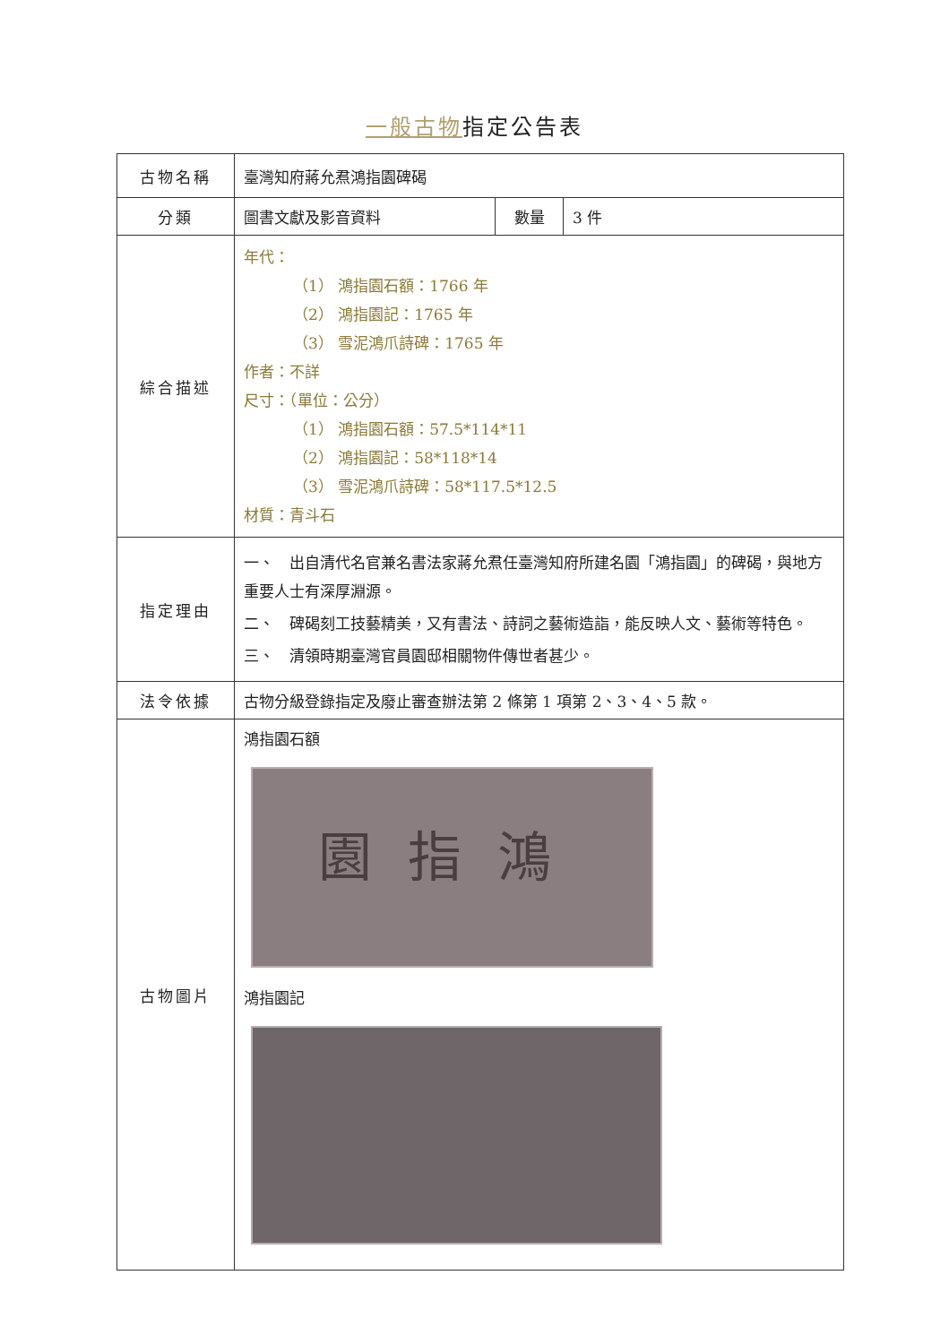一般古物指定公告表
| 古物名稱 | 臺灣知府蔣允焄鴻指園碑碣 | | |
| 分類 | 圖書文獻及影音資料 | 數量 | 3 件 |
| 綜合描述 | 年代： （1） 鴻指園石額：1766 年 （2） 鴻指園記：1765 年 （3） 雪泥鴻爪詩碑：1765 年 作者：不詳 尺寸：（單位：公分） （1） 鴻指園石額：57.5*114*11 （2） 鴻指園記：58*118*14 （3） 雪泥鴻爪詩碑：58*117.5*12.5 材質：青斗石 | | |
| 指定理由 | 一、 出自清代名官兼名書法家蔣允焄任臺灣知府所建名園「鴻指園」的碑碣，與地方重要人士有深厚淵源。 二、 碑碣刻工技藝精美，又有書法、詩詞之藝術造詣，能反映人文、藝術等特色。 三、 清領時期臺灣官員園邸相關物件傳世者甚少。 | | |
| 法令依據 | 古物分級登錄指定及廢止審查辦法第 2 條第 1 項第 2、3、4、5 款。 | | |
| 古物圖片 | 鴻指園石額 園指鴻 鴻指園記 | | |